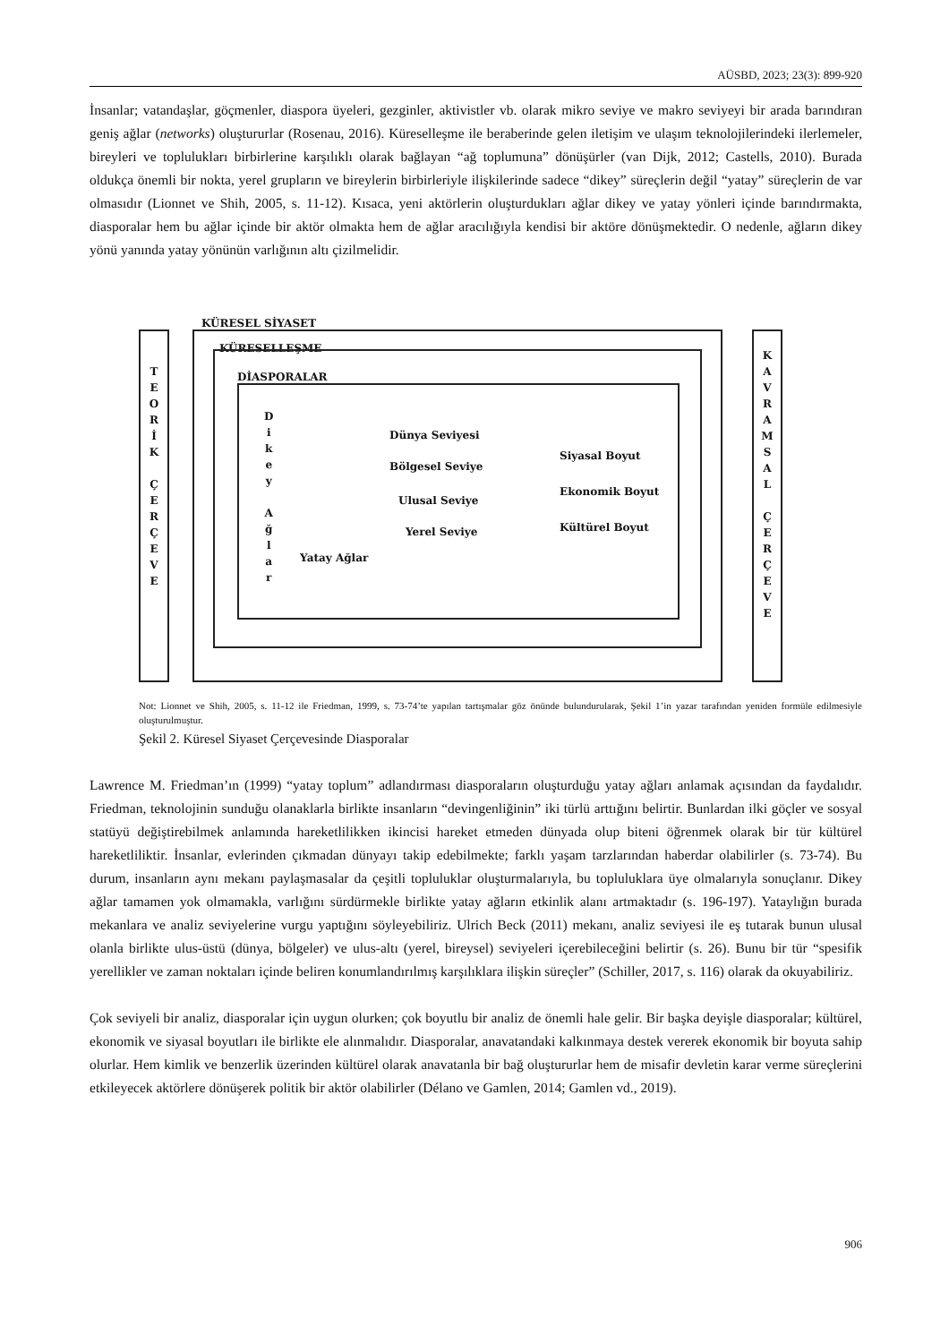AÜSBD, 2023; 23(3): 899-920
İnsanlar; vatandaşlar, göçmenler, diaspora üyeleri, gezginler, aktivistler vb. olarak mikro seviye ve makro seviyeyi bir arada barındıran geniş ağlar (networks) oluştururlar (Rosenau, 2016). Küreselleşme ile beraberinde gelen iletişim ve ulaşım teknolojilerindeki ilerlemeler, bireyleri ve toplulukları birbirlerine karşılıklı olarak bağlayan “ağ toplumuna” dönüşürler (van Dijk, 2012; Castells, 2010). Burada oldukça önemli bir nokta, yerel grupların ve bireylerin birbirleriyle ilişkilerinde sadece “dikey” süreçlerin değil “yatay” süreçlerin de var olmasıdır (Lionnet ve Shih, 2005, s. 11-12). Kısaca, yeni aktörlerin oluşturdukları ağlar dikey ve yatay yönleri içinde barındırmakta, diasporalar hem bu ağlar içinde bir aktör olmakta hem de ağlar aracılığıyla kendisi bir aktöre dönüşmektedir. O nedenle, ağların dikey yönü yanında yatay yönünün varlığının altı çizilmelidir.
KÜRESEL SİYASET
T
E
O
R
İ
K
Ç
E
R
Ç
E
V
E
KÜRESELLEŞME
DİASPORALAR
D
i
k
e
y
A
ğ
l
a
r
Dünya Seviyesi
Bölgesel Seviye
Ulusal Seviye
Yerel Seviye
Yatay Ağlar
Siyasal Boyut
Ekonomik Boyut
Kültürel Boyut
K
A
V
R
A
M
S
A
L
Ç
E
R
Ç
E
V
E
Not: Lionnet ve Shih, 2005, s. 11-12 ile Friedman, 1999, s. 73-74’te yapılan tartışmalar göz önünde bulundurularak, Şekil 1’in yazar tarafından yeniden formüle edilmesiyle oluşturulmuştur.
Şekil 2. Küresel Siyaset Çerçevesinde Diasporalar
Lawrence M. Friedman’ın (1999) “yatay toplum” adlandırması diasporaların oluşturduğu yatay ağları anlamak açısından da faydalıdır. Friedman, teknolojinin sunduğu olanaklarla birlikte insanların “devingenliğinin” iki türlü arttığını belirtir. Bunlardan ilki göçler ve sosyal statüyü değiştirebilmek anlamında hareketlilikken ikincisi hareket etmeden dünyada olup biteni öğrenmek olarak bir tür kültürel hareketliliktir. İnsanlar, evlerinden çıkmadan dünyayı takip edebilmekte; farklı yaşam tarzlarından haberdar olabilirler (s. 73-74). Bu durum, insanların aynı mekanı paylaşmasalar da çeşitli topluluklar oluşturmalarıyla, bu topluluklara üye olmalarıyla sonuçlanır. Dikey ağlar tamamen yok olmamakla, varlığını sürdürmekle birlikte yatay ağların etkinlik alanı artmaktadır (s. 196-197). Yataylığın burada mekanlara ve analiz seviyelerine vurgu yaptığını söyleyebiliriz. Ulrich Beck (2011) mekanı, analiz seviyesi ile eş tutarak bunun ulusal olanla birlikte ulus-üstü (dünya, bölgeler) ve ulus-altı (yerel, bireysel) seviyeleri içerebileceğini belirtir (s. 26). Bunu bir tür “spesifik yerellikler ve zaman noktaları içinde beliren konumlandırılmış karşılıklara ilişkin süreçler” (Schiller, 2017, s. 116) olarak da okuyabiliriz.
Çok seviyeli bir analiz, diasporalar için uygun olurken; çok boyutlu bir analiz de önemli hale gelir. Bir başka deyişle diasporalar; kültürel, ekonomik ve siyasal boyutları ile birlikte ele alınmalıdır. Diasporalar, anavatandaki kalkınmaya destek vererek ekonomik bir boyuta sahip olurlar. Hem kimlik ve benzerlik üzerinden kültürel olarak anavatanla bir bağ oluştururlar hem de misafir devletin karar verme süreçlerini etkileyecek aktörlere dönüşerek politik bir aktör olabilirler (Délano ve Gamlen, 2014; Gamlen vd., 2019).
906